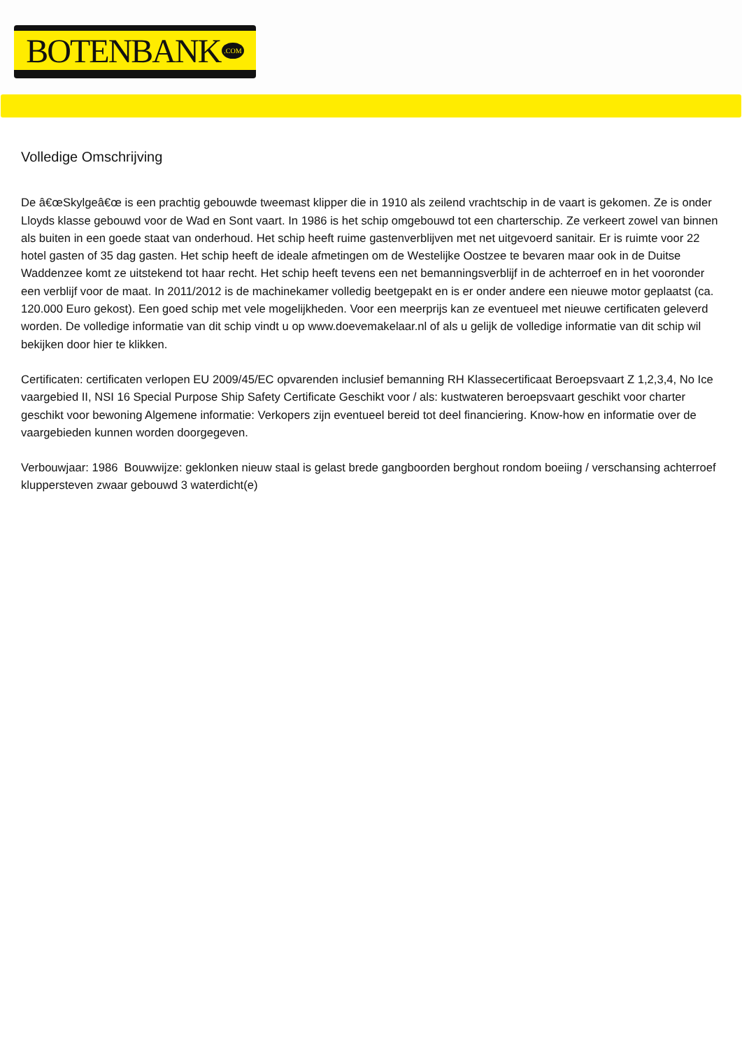BOTENBANK.COM
Volledige Omschrijving
De â€œSkylgeâ€œ is een prachtig gebouwde tweemast klipper die in 1910 als zeilend vrachtschip in de vaart is gekomen. Ze is onder Lloyds klasse gebouwd voor de Wad en Sont vaart. In 1986 is het schip omgebouwd tot een charterschip. Ze verkeert zowel van binnen als buiten in een goede staat van onderhoud. Het schip heeft ruime gastenverblijven met net uitgevoerd sanitair. Er is ruimte voor 22 hotel gasten of 35 dag gasten. Het schip heeft de ideale afmetingen om de Westelijke Oostzee te bevaren maar ook in de Duitse Waddenzee komt ze uitstekend tot haar recht. Het schip heeft tevens een net bemanningsverblijf in de achterroef en in het vooronder een verblijf voor de maat. In 2011/2012 is de machinekamer volledig beetgepakt en is er onder andere een nieuwe motor geplaatst (ca. 120.000 Euro gekost). Een goed schip met vele mogelijkheden. Voor een meerprijs kan ze eventueel met nieuwe certificaten geleverd worden. De volledige informatie van dit schip vindt u op www.doevemakelaar.nl of als u gelijk de volledige informatie van dit schip wil bekijken door hier te klikken.
Certificaten: certificaten verlopen EU 2009/45/EC opvarenden inclusief bemanning RH Klassecertificaat Beroepsvaart Z 1,2,3,4, No Ice vaargebied II, NSI 16 Special Purpose Ship Safety Certificate Geschikt voor / als: kustwateren beroepsvaart geschikt voor charter geschikt voor bewoning Algemene informatie: Verkopers zijn eventueel bereid tot deel financiering. Know-how en informatie over de vaargebieden kunnen worden doorgegeven.
Verbouwjaar: 1986 Bouwwijze: geklonken nieuw staal is gelast brede gangboorden berghout rondom boeiing / verschansing achterroef kluppersteven zwaar gebouwd 3 waterdicht(e)